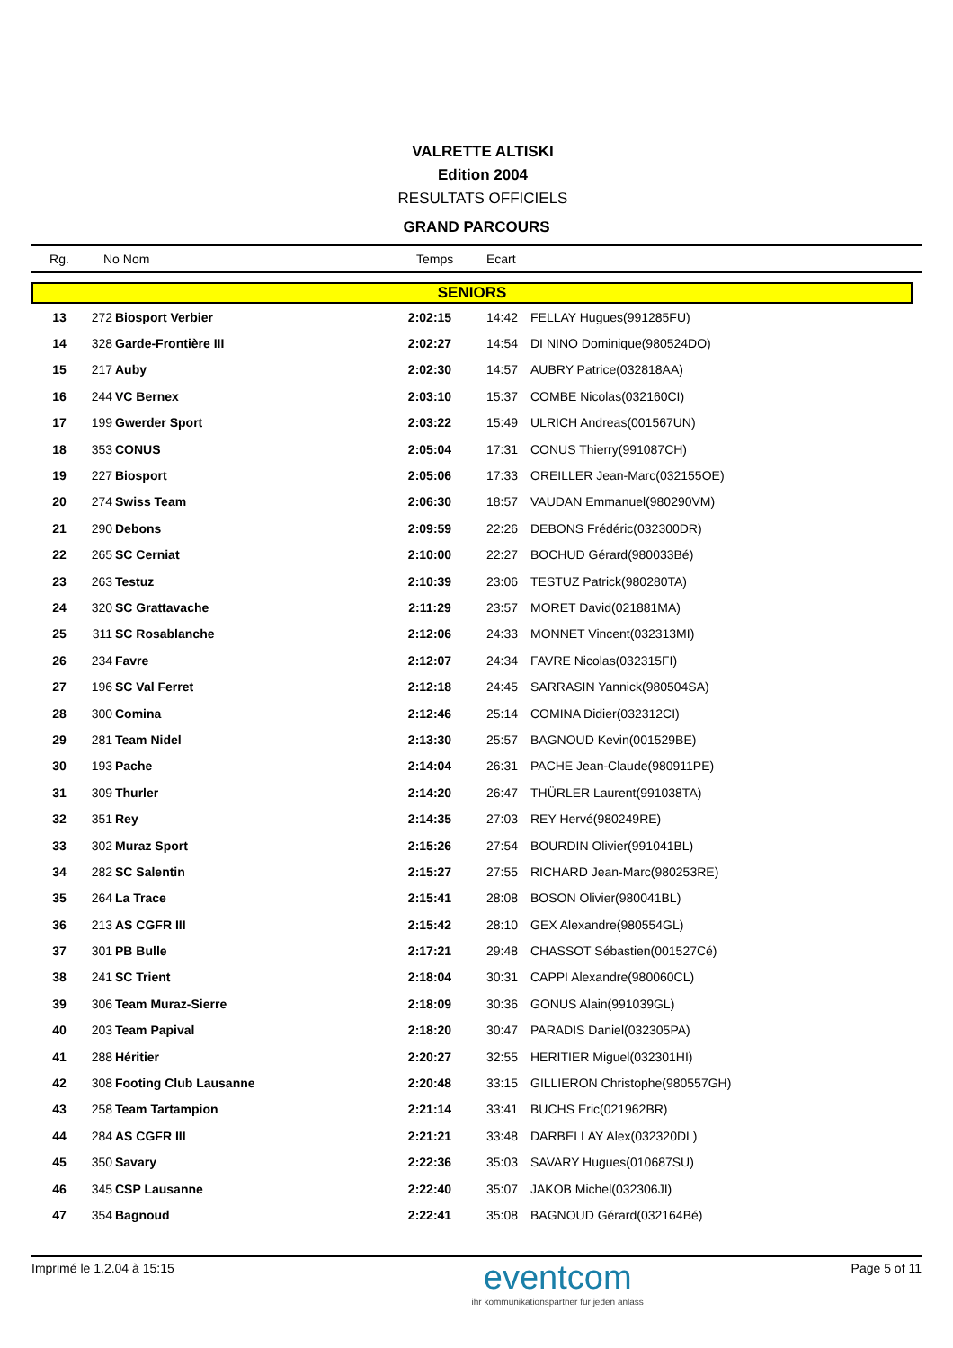VALRETTE ALTISKI
Edition 2004
RESULTATS OFFICIELS
GRAND PARCOURS
Rg. No Nom Temps Ecart
SENIORS
| 13 | 272 | Biosport Verbier | 2:02:15 | 14:42 | FELLAY Hugues(991285FU) |
| 14 | 328 | Garde-Frontière III | 2:02:27 | 14:54 | DI NINO Dominique(980524DO) |
| 15 | 217 | Auby | 2:02:30 | 14:57 | AUBRY Patrice(032818AA) |
| 16 | 244 | VC Bernex | 2:03:10 | 15:37 | COMBE Nicolas(032160CI) |
| 17 | 199 | Gwerder Sport | 2:03:22 | 15:49 | ULRICH Andreas(001567UN) |
| 18 | 353 | CONUS | 2:05:04 | 17:31 | CONUS Thierry(991087CH) |
| 19 | 227 | Biosport | 2:05:06 | 17:33 | OREILLER Jean-Marc(032155OE) |
| 20 | 274 | Swiss Team | 2:06:30 | 18:57 | VAUDAN Emmanuel(980290VM) |
| 21 | 290 | Debons | 2:09:59 | 22:26 | DEBONS Frédéric(032300DR) |
| 22 | 265 | SC Cerniat | 2:10:00 | 22:27 | BOCHUD Gérard(980033Bé) |
| 23 | 263 | Testuz | 2:10:39 | 23:06 | TESTUZ Patrick(980280TA) |
| 24 | 320 | SC Grattavache | 2:11:29 | 23:57 | MORET David(021881MA) |
| 25 | 311 | SC Rosablanche | 2:12:06 | 24:33 | MONNET Vincent(032313MI) |
| 26 | 234 | Favre | 2:12:07 | 24:34 | FAVRE Nicolas(032315FI) |
| 27 | 196 | SC Val Ferret | 2:12:18 | 24:45 | SARRASIN Yannick(980504SA) |
| 28 | 300 | Comina | 2:12:46 | 25:14 | COMINA Didier(032312CI) |
| 29 | 281 | Team Nidel | 2:13:30 | 25:57 | BAGNOUD Kevin(001529BE) |
| 30 | 193 | Pache | 2:14:04 | 26:31 | PACHE Jean-Claude(980911PE) |
| 31 | 309 | Thurler | 2:14:20 | 26:47 | THÜRLER Laurent(991038TA) |
| 32 | 351 | Rey | 2:14:35 | 27:03 | REY Hervé(980249RE) |
| 33 | 302 | Muraz Sport | 2:15:26 | 27:54 | BOURDIN Olivier(991041BL) |
| 34 | 282 | SC Salentin | 2:15:27 | 27:55 | RICHARD Jean-Marc(980253RE) |
| 35 | 264 | La Trace | 2:15:41 | 28:08 | BOSON Olivier(980041BL) |
| 36 | 213 | AS CGFR III | 2:15:42 | 28:10 | GEX Alexandre(980554GL) |
| 37 | 301 | PB Bulle | 2:17:21 | 29:48 | CHASSOT Sébastien(001527Cé) |
| 38 | 241 | SC Trient | 2:18:04 | 30:31 | CAPPI Alexandre(980060CL) |
| 39 | 306 | Team Muraz-Sierre | 2:18:09 | 30:36 | GONUS Alain(991039GL) |
| 40 | 203 | Team Papival | 2:18:20 | 30:47 | PARADIS Daniel(032305PA) |
| 41 | 288 | Héritier | 2:20:27 | 32:55 | HERITIER Miguel(032301HI) |
| 42 | 308 | Footing Club Lausanne | 2:20:48 | 33:15 | GILLIERON Christophe(980557GH) |
| 43 | 258 | Team Tartampion | 2:21:14 | 33:41 | BUCHS Eric(021962BR) |
| 44 | 284 | AS CGFR III | 2:21:21 | 33:48 | DARBELLAY Alex(032320DL) |
| 45 | 350 | Savary | 2:22:36 | 35:03 | SAVARY Hugues(010687SU) |
| 46 | 345 | CSP Lausanne | 2:22:40 | 35:07 | JAKOB Michel(032306JI) |
| 47 | 354 | Bagnoud | 2:22:41 | 35:08 | BAGNOUD Gérard(032164Bé) |
Imprimé le 1.2.04 à 15:15 eventcom
ihr kommunikationspartner für jeden anlass Page 5 of 11